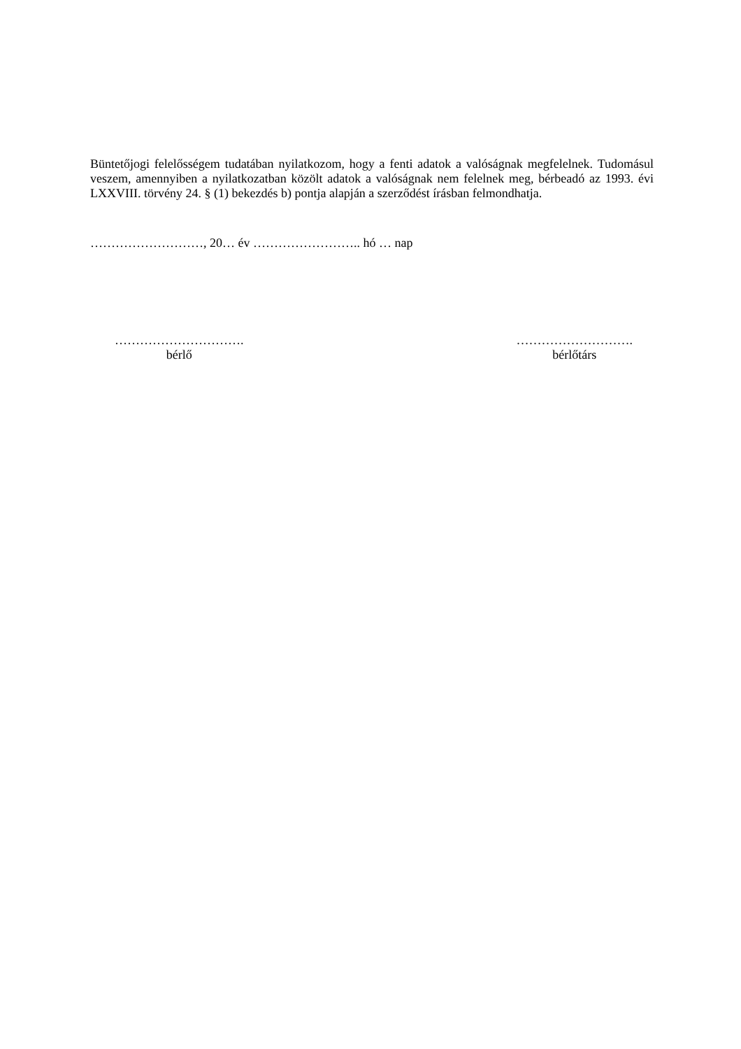Büntetőjogi felelősségem tudatában nyilatkozom, hogy a fenti adatok a valóságnak megfelelnek. Tudomásul veszem, amennyiben a nyilatkozatban közölt adatok a valóságnak nem felelnek meg, bérbeadó az 1993. évi LXXVIII. törvény 24. § (1) bekezdés b) pontja alapján a szerződést írásban felmondhatja.
………………………, 20… év …………………….. hó … nap
………………………….
bérlő
……………………….
bérlőtárs